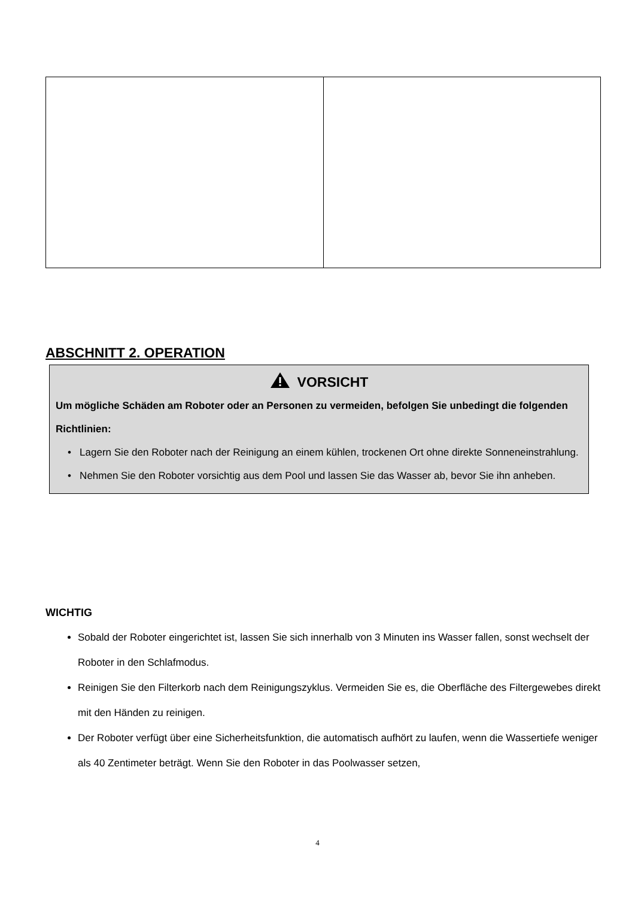ABSCHNITT 2. OPERATION
VORSICHT
Um mögliche Schäden am Roboter oder an Personen zu vermeiden, befolgen Sie unbedingt die folgenden Richtlinien:
• Lagern Sie den Roboter nach der Reinigung an einem kühlen, trockenen Ort ohne direkte Sonneneinstrahlung.
• Nehmen Sie den Roboter vorsichtig aus dem Pool und lassen Sie das Wasser ab, bevor Sie ihn anheben.
WICHTIG
Sobald der Roboter eingerichtet ist, lassen Sie sich innerhalb von 3 Minuten ins Wasser fallen, sonst wechselt der Roboter in den Schlafmodus.
Reinigen Sie den Filterkorb nach dem Reinigungszyklus. Vermeiden Sie es, die Oberfläche des Filtergewebes direkt mit den Händen zu reinigen.
Der Roboter verfügt über eine Sicherheitsfunktion, die automatisch aufhört zu laufen, wenn die Wassertiefe weniger als 40 Zentimeter beträgt. Wenn Sie den Roboter in das Poolwasser setzen,
4